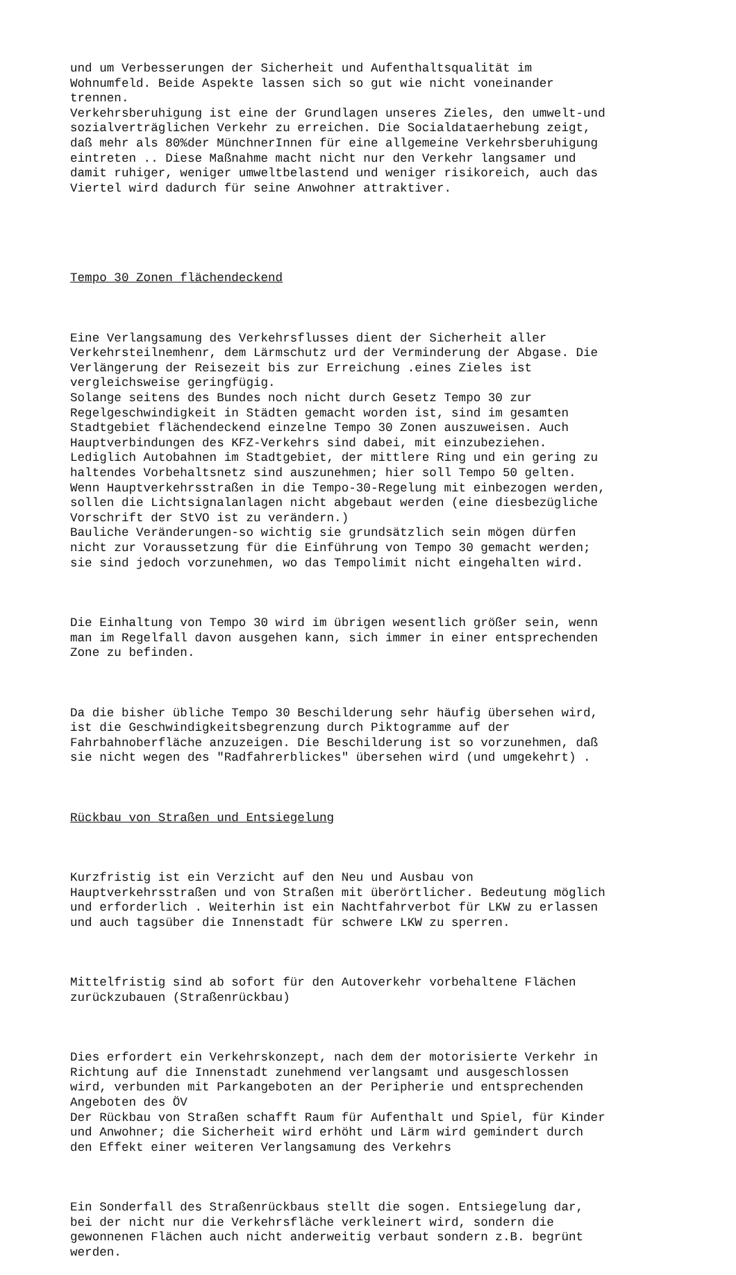und um Verbesserungen der Sicherheit und Aufenthaltsqualität im Wohnumfeld. Beide Aspekte lassen sich so gut wie nicht voneinander trennen. Verkehrsberuhigung ist eine der Grundlagen unseres Zieles, den umwelt-und sozialverträglichen Verkehr zu erreichen. Die Socialdataerhebung zeigt, daß mehr als 80%der MünchnerInnen für eine allgemeine Verkehrsberuhigung eintreten .. Diese Maßnahme macht nicht nur den Verkehr langsamer und damit ruhiger, weniger umweltbelastend und weniger risikoreich, auch das Viertel wird dadurch für seine Anwohner attraktiver.
Tempo 30 Zonen flächendeckend
Eine Verlangsamung des Verkehrsflusses dient der Sicherheit aller Verkehrsteilnemhenr, dem Lärmschutz urd der Verminderung der Abgase. Die Verlängerung der Reisezeit bis zur Erreichung .eines Zieles ist vergleichsweise geringfügig. Solange seitens des Bundes noch nicht durch Gesetz Tempo 30 zur Regelgeschwindigkeit in Städten gemacht worden ist, sind im gesamten Stadtgebiet flächendeckend einzelne Tempo 30 Zonen auszuweisen. Auch Hauptverbindungen des KFZ-Verkehrs sind dabei, mit einzubeziehen. Lediglich Autobahnen im Stadtgebiet, der mittlere Ring und ein gering zu haltendes Vorbehaltsnetz sind auszunehmen; hier soll Tempo 50 gelten. Wenn Hauptverkehrsstraßen in die Tempo-30-Regelung mit einbezogen werden, sollen die Lichtsignalanlagen nicht abgebaut werden (eine diesbezügliche Vorschrift der StVO ist zu verändern.) Bauliche Veränderungen-so wichtig sie grundsätzlich sein mögen dürfen nicht zur Voraussetzung für die Einführung von Tempo 30 gemacht werden; sie sind jedoch vorzunehmen, wo das Tempolimit nicht eingehalten wird.
Die Einhaltung von Tempo 30 wird im übrigen wesentlich größer sein, wenn man im Regelfall davon ausgehen kann, sich immer in einer entsprechenden Zone zu befinden.
Da die bisher übliche Tempo 30 Beschilderung sehr häufig übersehen wird, ist die Geschwindigkeitsbegrenzung durch Piktogramme auf der Fahrbahnoberfläche anzuzeigen. Die Beschilderung ist so vorzunehmen, daß sie nicht wegen des "Radfahrerblickes" übersehen wird (und umgekehrt) .
Rückbau von Straßen und Entsiegelung
Kurzfristig ist ein Verzicht auf den Neu und Ausbau von Hauptverkehrsstraßen und von Straßen mit überörtlicher. Bedeutung möglich und erforderlich . Weiterhin ist ein Nachtfahrverbot für LKW zu erlassen und auch tagsüber die Innenstadt für schwere LKW zu sperren.
Mittelfristig sind ab sofort für den Autoverkehr vorbehaltene Flächen zurückzubauen (Straßenrückbau)
Dies erfordert ein Verkehrskonzept, nach dem der motorisierte Verkehr in Richtung auf die Innenstadt zunehmend verlangsamt und ausgeschlossen wird, verbunden mit Parkangeboten an der Peripherie und entsprechenden Angeboten des ÖV Der Rückbau von Straßen schafft Raum für Aufenthalt und Spiel, für Kinder und Anwohner; die Sicherheit wird erhöht und Lärm wird gemindert durch den Effekt einer weiteren Verlangsamung des Verkehrs
Ein Sonderfall des Straßenrückbaus stellt die sogen. Entsiegelung dar, bei der nicht nur die Verkehrsfläche verkleinert wird, sondern die gewonnenen Flächen auch nicht anderweitig verbaut sondern z.B. begrünt werden.